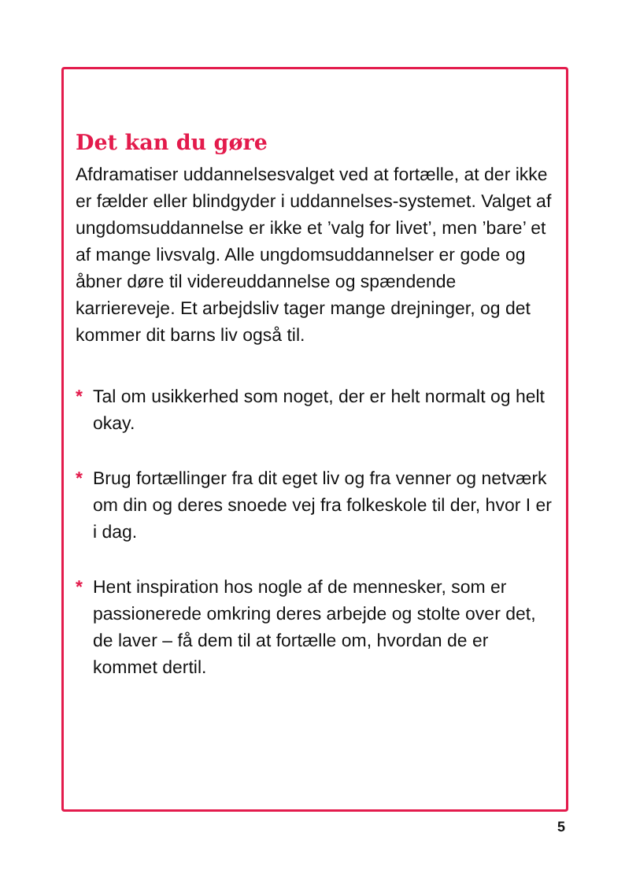Det kan du gøre
Afdramatiser uddannelsesvalget ved at fortælle, at der ikke er fælder eller blindgyder i uddannelses-systemet. Valget af ungdomsuddannelse er ikke et ’valg for livet’, men ’bare’ et af mange livsvalg. Alle ungdomsuddannelser er gode og åbner døre til videreuddannelse og spændende karriereveje. Et arbejdsliv tager mange drejninger, og det kommer dit barns liv også til.
* Tal om usikkerhed som noget, der er helt normalt og helt okay.
* Brug fortællinger fra dit eget liv og fra venner og netværk om din og deres snoede vej fra folkeskole til der, hvor I er i dag.
* Hent inspiration hos nogle af de mennesker, som er passionerede omkring deres arbejde og stolte over det, de laver – få dem til at fortælle om, hvordan de er kommet dertil.
5